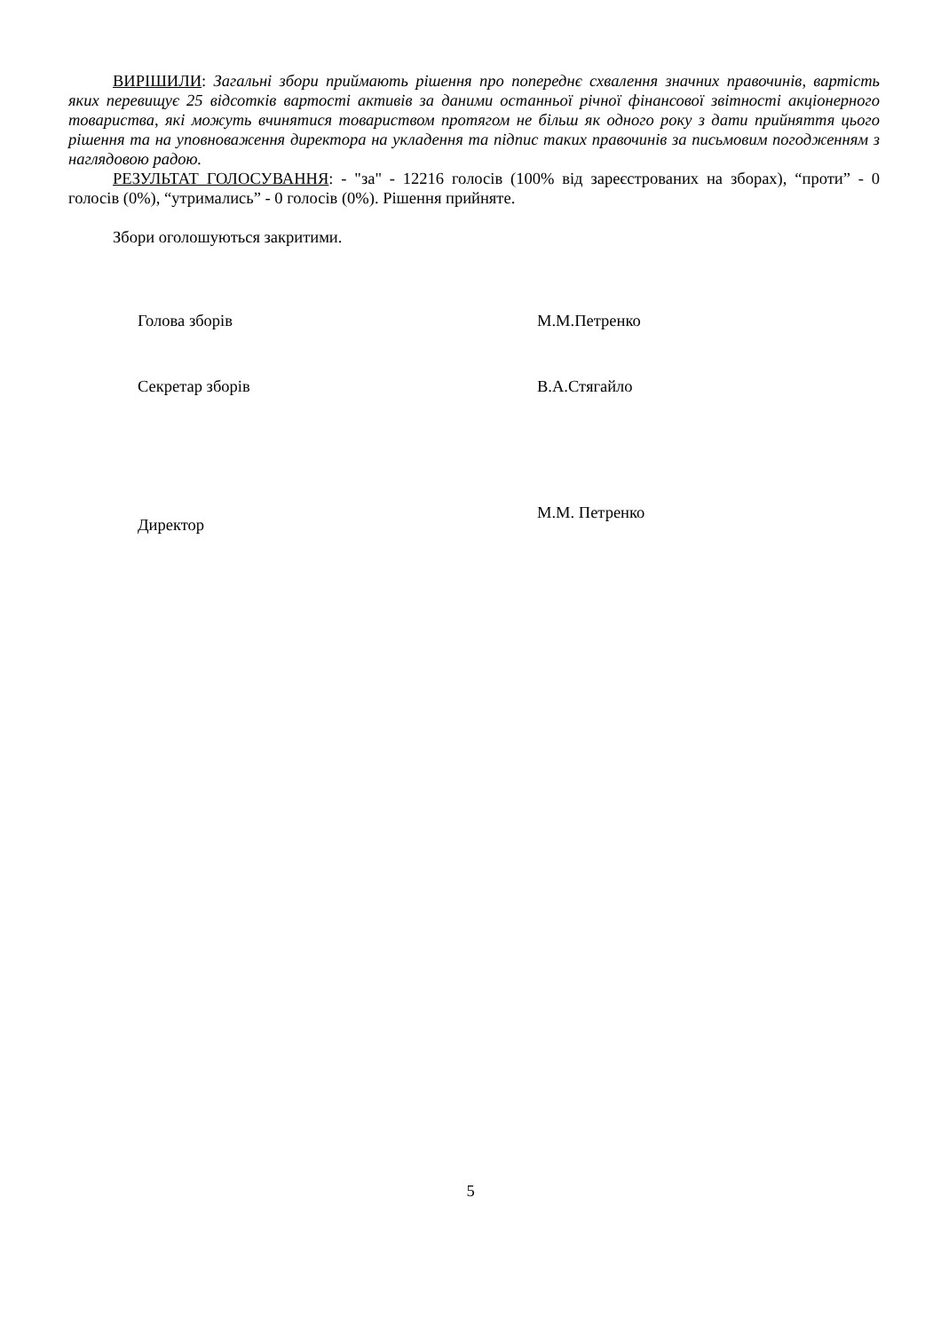ВИРІШИЛИ: Загальні збори приймають рішення про попереднє схвалення значних правочинів, вартість яких перевищує 25 відсотків вартості активів за даними останньої річної фінансової звітності акціонерного товариства, які можуть вчинятися товариством протягом не більш як одного року з дати прийняття цього рішення та на уповноваження директора на укладення та підпис таких правочинів за письмовим погодженням з наглядовою радою.
РЕЗУЛЬТАТ ГОЛОСУВАННЯ: - "за" - 12216 голосів (100% від зареєстрованих на зборах), “проти” - 0 голосів (0%), “утримались” - 0 голосів (0%). Рішення прийняте.
Збори оголошуються закритими.
Голова зборів М.М.Петренко
Секретар зборів В.А.Стягайло
Директор
М.М. Петренко
5